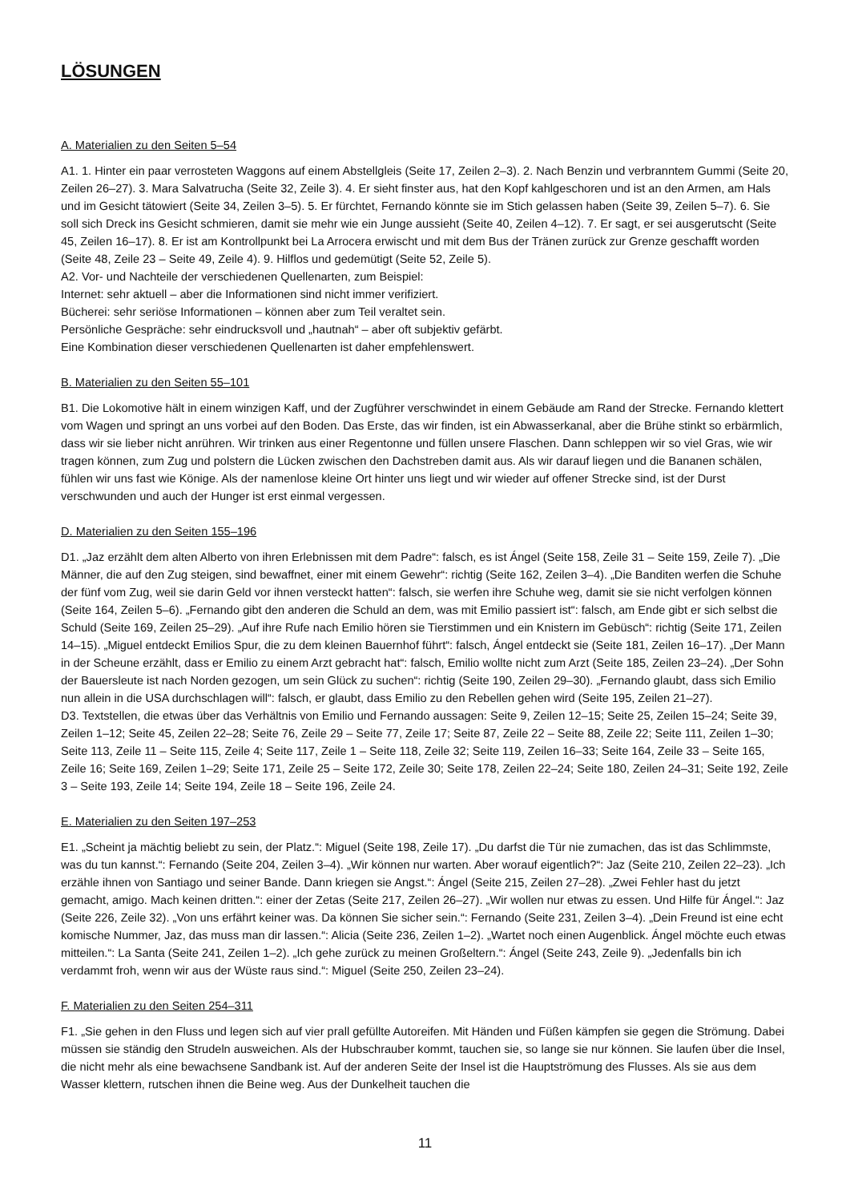LÖSUNGEN
A. Materialien zu den Seiten 5–54
A1. 1. Hinter ein paar verrosteten Waggons auf einem Abstellgleis (Seite 17, Zeilen 2–3). 2. Nach Benzin und verbranntem Gummi (Seite 20, Zeilen 26–27). 3. Mara Salvatrucha (Seite 32, Zeile 3). 4. Er sieht finster aus, hat den Kopf kahlgeschoren und ist an den Armen, am Hals und im Gesicht tätowiert (Seite 34, Zeilen 3–5). 5. Er fürchtet, Fernando könnte sie im Stich gelassen haben (Seite 39, Zeilen 5–7). 6. Sie soll sich Dreck ins Gesicht schmieren, damit sie mehr wie ein Junge aussieht (Seite 40, Zeilen 4–12). 7. Er sagt, er sei ausgerutscht (Seite 45, Zeilen 16–17). 8. Er ist am Kontrollpunkt bei La Arrocera erwischt und mit dem Bus der Tränen zurück zur Grenze geschafft worden (Seite 48, Zeile 23 – Seite 49, Zeile 4). 9. Hilflos und gedemütigt (Seite 52, Zeile 5).
A2. Vor- und Nachteile der verschiedenen Quellenarten, zum Beispiel:
Internet: sehr aktuell – aber die Informationen sind nicht immer verifiziert.
Bücherei: sehr seriöse Informationen – können aber zum Teil veraltet sein.
Persönliche Gespräche: sehr eindrucksvoll und „hautnah“ – aber oft subjektiv gefärbt.
Eine Kombination dieser verschiedenen Quellenarten ist daher empfehlenswert.
B. Materialien zu den Seiten 55–101
B1. Die Lokomotive hält in einem winzigen Kaff, und der Zugführer verschwindet in einem Gebäude am Rand der Strecke. Fernando klettert vom Wagen und springt an uns vorbei auf den Boden. Das Erste, das wir finden, ist ein Abwasserkanal, aber die Brühe stinkt so erbärmlich, dass wir sie lieber nicht anrühren. Wir trinken aus einer Regentonne und füllen unsere Flaschen. Dann schleppen wir so viel Gras, wie wir tragen können, zum Zug und polstern die Lücken zwischen den Dachstreben damit aus. Als wir darauf liegen und die Bananen schälen, fühlen wir uns fast wie Könige. Als der namenlose kleine Ort hinter uns liegt und wir wieder auf offener Strecke sind, ist der Durst verschwunden und auch der Hunger ist erst einmal vergessen.
D. Materialien zu den Seiten 155–196
D1. „Jaz erzählt dem alten Alberto von ihren Erlebnissen mit dem Padre“: falsch, es ist Ángel (Seite 158, Zeile 31 – Seite 159, Zeile 7). „Die Männer, die auf den Zug steigen, sind bewaffnet, einer mit einem Gewehr“: richtig (Seite 162, Zeilen 3–4). „Die Banditen werfen die Schuhe der fünf vom Zug, weil sie darin Geld vor ihnen versteckt hatten“: falsch, sie werfen ihre Schuhe weg, damit sie sie nicht verfolgen können (Seite 164, Zeilen 5–6). „Fernando gibt den anderen die Schuld an dem, was mit Emilio passiert ist“: falsch, am Ende gibt er sich selbst die Schuld (Seite 169, Zeilen 25–29). „Auf ihre Rufe nach Emilio hören sie Tierstimmen und ein Knistern im Gebüsch“: richtig (Seite 171, Zeilen 14–15). „Miguel entdeckt Emilios Spur, die zu dem kleinen Bauernhof führt“: falsch, Ángel entdeckt sie (Seite 181, Zeilen 16–17). „Der Mann in der Scheune erzählt, dass er Emilio zu einem Arzt gebracht hat“: falsch, Emilio wollte nicht zum Arzt (Seite 185, Zeilen 23–24). „Der Sohn der Bauersleute ist nach Norden gezogen, um sein Glück zu suchen“: richtig (Seite 190, Zeilen 29–30). „Fernando glaubt, dass sich Emilio nun allein in die USA durchschlagen will“: falsch, er glaubt, dass Emilio zu den Rebellen gehen wird (Seite 195, Zeilen 21–27).
D3. Textstellen, die etwas über das Verhältnis von Emilio und Fernando aussagen: Seite 9, Zeilen 12–15; Seite 25, Zeilen 15–24; Seite 39, Zeilen 1–12; Seite 45, Zeilen 22–28; Seite 76, Zeile 29 – Seite 77, Zeile 17; Seite 87, Zeile 22 – Seite 88, Zeile 22; Seite 111, Zeilen 1–30; Seite 113, Zeile 11 – Seite 115, Zeile 4; Seite 117, Zeile 1 – Seite 118, Zeile 32; Seite 119, Zeilen 16–33; Seite 164, Zeile 33 – Seite 165, Zeile 16; Seite 169, Zeilen 1–29; Seite 171, Zeile 25 – Seite 172, Zeile 30; Seite 178, Zeilen 22–24; Seite 180, Zeilen 24–31; Seite 192, Zeile 3 – Seite 193, Zeile 14; Seite 194, Zeile 18 – Seite 196, Zeile 24.
E. Materialien zu den Seiten 197–253
E1. „Scheint ja mächtig beliebt zu sein, der Platz.“: Miguel (Seite 198, Zeile 17). „Du darfst die Tür nie zumachen, das ist das Schlimmste, was du tun kannst.“: Fernando (Seite 204, Zeilen 3–4). „Wir können nur warten. Aber worauf eigentlich?“: Jaz (Seite 210, Zeilen 22–23). „Ich erzähle ihnen von Santiago und seiner Bande. Dann kriegen sie Angst.“: Ángel (Seite 215, Zeilen 27–28). „Zwei Fehler hast du jetzt gemacht, amigo. Mach keinen dritten.“: einer der Zetas (Seite 217, Zeilen 26–27). „Wir wollen nur etwas zu essen. Und Hilfe für Ángel.“: Jaz (Seite 226, Zeile 32). „Von uns erfährt keiner was. Da können Sie sicher sein.“: Fernando (Seite 231, Zeilen 3–4). „Dein Freund ist eine echt komische Nummer, Jaz, das muss man dir lassen.“: Alicia (Seite 236, Zeilen 1–2). „Wartet noch einen Augenblick. Ángel möchte euch etwas mitteilen.“: La Santa (Seite 241, Zeilen 1–2). „Ich gehe zurück zu meinen Großeltern.“: Ángel (Seite 243, Zeile 9). „Jedenfalls bin ich verdammt froh, wenn wir aus der Wüste raus sind.“: Miguel (Seite 250, Zeilen 23–24).
F. Materialien zu den Seiten 254–311
F1. „Sie gehen in den Fluss und legen sich auf vier prall gefüllte Autoreifen. Mit Händen und Füßen kämpfen sie gegen die Strömung. Dabei müssen sie ständig den Strudeln ausweichen. Als der Hubschrauber kommt, tauchen sie, so lange sie nur können. Sie laufen über die Insel, die nicht mehr als eine bewachsene Sandbank ist. Auf der anderen Seite der Insel ist die Hauptströmung des Flusses. Als sie aus dem Wasser klettern, rutschen ihnen die Beine weg. Aus der Dunkelheit tauchen die
11